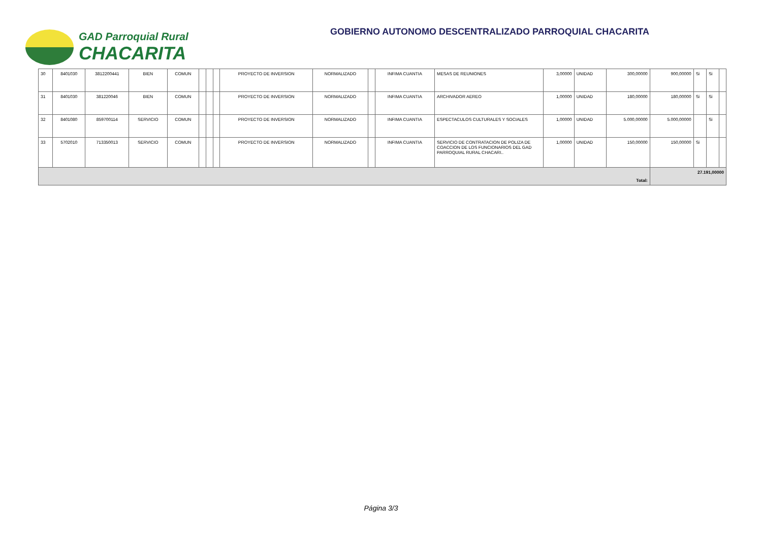GAD Parroquial Rural
CHACARITA
GOBIERNO AUTONOMO DESCENTRALIZADO PARROQUIAL CHACARITA
| 30 | 8401030 | 3812200441 | BIEN | COMUN | | | | PROYECTO DE INVERSION | NORMALIZADO | | INFIMA CUANTIA | MESAS DE REUNIONES | 3,00000 | UNIDAD | 300,00000 | 900,00000 | Si | Si | |
| 31 | 8401030 | 381220046 | BIEN | COMUN | | | | PROYECTO DE INVERSION | NORMALIZADO | | INFIMA CUANTIA | ARCHIVADOR AEREO | 1,00000 | UNIDAD | 180,00000 | 180,00000 | Si | Si | |
| 32 | 8401080 | 859700114 | SERVICIO | COMUN | | | | PROYECTO DE INVERSION | NORMALIZADO | | INFIMA CUANTIA | ESPECTACULOS CULTURALES Y SOCIALES | 1,00000 | UNIDAD | 5.000,00000 | 5.000,00000 | | Si | |
| 33 | 5702010 | 713350013 | SERVICIO | COMUN | | | | PROYECTO DE INVERSION | NORMALIZADO | | INFIMA CUANTIA | SERVICIO DE CONTRATACION DE POLIZA DE COACCION DE LOS FUNCIONARIOS DEL GAD PARROQUIAL RURAL CHACARI.. | 1,00000 | UNIDAD | 150,00000 | 150,00000 | Si | | |
| Total: | | | | | | | | | | | | | | | | 27.191,00000 | | | |
Página 3/3